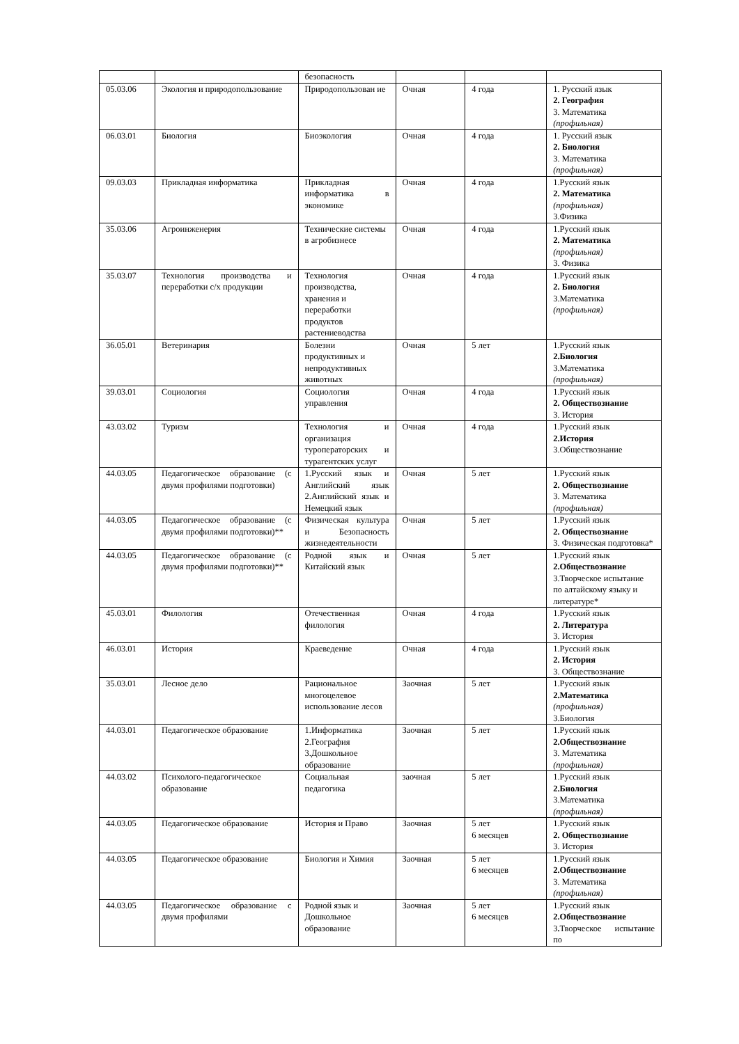| | | безопасность | | | |
| 05.03.06 | Экология и природопользование | Природопользован ие | Очная | 4 года | 1. Русский язык 2. География 3. Математика (профильная) |
| 06.03.01 | Биология | Биоэкология | Очная | 4 года | 1. Русский язык 2. Биология 3. Математика (профильная) |
| 09.03.03 | Прикладная информатика | Прикладная информатика в экономике | Очная | 4 года | 1.Русский язык 2. Математика (профильная) 3.Физика |
| 35.03.06 | Агроинженерия | Технические системы в агробизнесе | Очная | 4 года | 1.Русский язык 2. Математика (профильная) 3. Физика |
| 35.03.07 | Технология производства и переработки с/х продукции | Технология производства, хранения и переработки продуктов растениеводства | Очная | 4 года | 1.Русский язык 2. Биология 3.Математика (профильная) |
| 36.05.01 | Ветеринария | Болезни продуктивных и непродуктивных животных | Очная | 5 лет | 1.Русский язык 2.Биология 3.Математика (профильная) |
| 39.03.01 | Социология | Социология управления | Очная | 4 года | 1.Русский язык 2. Обществознание 3. История |
| 43.03.02 | Туризм | Технология и организация туроператорских и турагентских услуг | Очная | 4 года | 1.Русский язык 2.История 3.Обществознание |
| 44.03.05 | Педагогическое образование (с двумя профилями подготовки) | 1.Русский язык и Английский язык 2.Английский язык и Немецкий язык | Очная | 5 лет | 1.Русский язык 2. Обществознание 3. Математика (профильная) |
| 44.03.05 | Педагогическое образование (с двумя профилями подготовки)** | Физическая культура и Безопасность жизнедеятельности | Очная | 5 лет | 1.Русский язык 2. Обществознание 3. Физическая подготовка* |
| 44.03.05 | Педагогическое образование (с двумя профилями подготовки)** | Родной язык и Китайский язык | Очная | 5 лет | 1.Русский язык 2.Обществознание 3.Творческое испытание по алтайскому языку и литературе* |
| 45.03.01 | Филология | Отечественная филология | Очная | 4 года | 1.Русский язык 2. Литература 3. История |
| 46.03.01 | История | Краеведение | Очная | 4 года | 1.Русский язык 2. История 3. Обществознание |
| 35.03.01 | Лесное дело | Рациональное многоцелевое использование лесов | Заочная | 5 лет | 1.Русский язык 2.Математика (профильная) 3.Биология |
| 44.03.01 | Педагогическое образование | 1.Информатика 2.География 3.Дошкольное образование | Заочная | 5 лет | 1.Русский язык 2.Обществознание 3. Математика (профильная) |
| 44.03.02 | Психолого-педагогическое образование | Социальная педагогика | заочная | 5 лет | 1.Русский язык 2.Биология 3.Математика (профильная) |
| 44.03.05 | Педагогическое образование | История и Право | Заочная | 5 лет 6 месяцев | 1.Русский язык 2. Обществознание 3. История |
| 44.03.05 | Педагогическое образование | Биология и Химия | Заочная | 5 лет 6 месяцев | 1.Русский язык 2.Обществознание 3. Математика (профильная) |
| 44.03.05 | Педагогическое образование с двумя профилями | Родной язык и Дошкольное образование | Заочная | 5 лет 6 месяцев | 1.Русский язык 2.Обществознание 3 . Творческое испытание по |